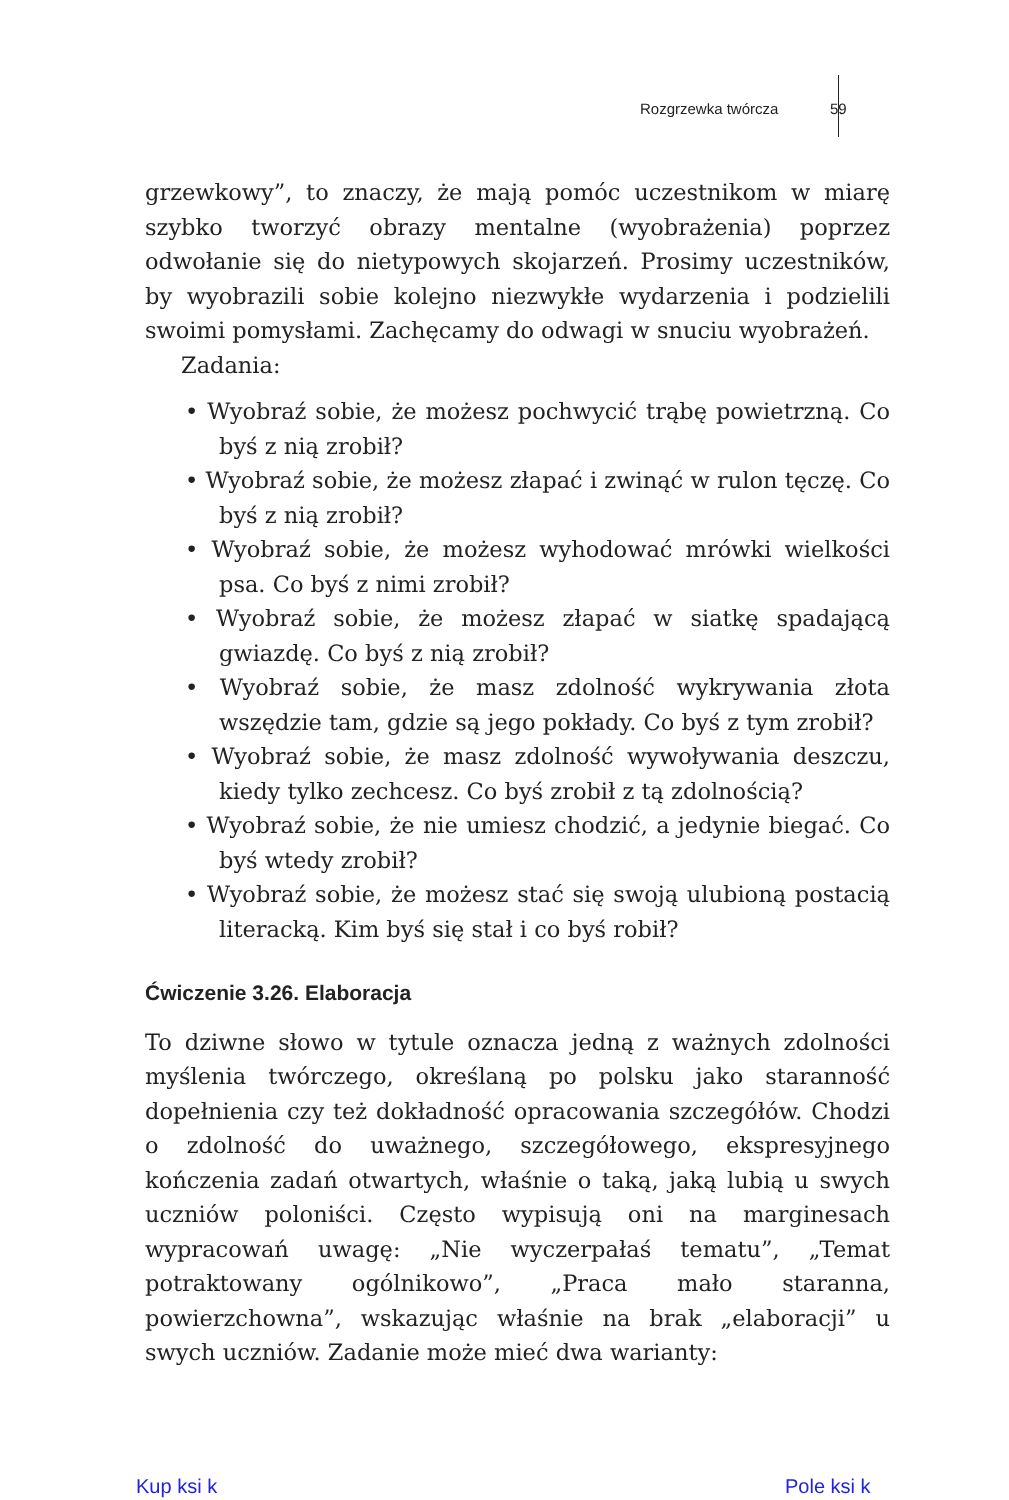Rozgrzewka twórcza 59
grzewkowy”, to znaczy, że mają pomóc uczestnikom w miarę szybko tworzyć obrazy mentalne (wyobrażenia) poprzez odwołanie się do nietypowych skojarzeń. Prosimy uczestników, by wyobrazili sobie kolejno niezwykłe wydarzenia i podzielili swoimi pomysłami. Zachęcamy do odwagi w snuciu wyobrażeń.
Zadania:
• Wyobraź sobie, że możesz pochwycić trąbę powietrzną. Co byś z nią zrobił?
• Wyobraź sobie, że możesz złapać i zwinąć w rulon tęczę. Co byś z nią zrobił?
• Wyobraź sobie, że możesz wyhodować mrówki wielkości psa. Co byś z nimi zrobił?
• Wyobraź sobie, że możesz złapać w siatkę spadającą gwiazdę. Co byś z nią zrobił?
• Wyobraź sobie, że masz zdolność wykrywania złota wszędzie tam, gdzie są jego pokłady. Co byś z tym zrobił?
• Wyobraź sobie, że masz zdolność wywoływania deszczu, kiedy tylko zechcesz. Co byś zrobił z tą zdolnością?
• Wyobraź sobie, że nie umiesz chodzić, a jedynie biegać. Co byś wtedy zrobił?
• Wyobraź sobie, że możesz stać się swoją ulubioną postacią literacką. Kim byś się stał i co byś robił?
Ćwiczenie 3.26. Elaboracja
To dziwne słowo w tytule oznacza jedną z ważnych zdolności myślenia twórczego, określaną po polsku jako staranność dopełnienia czy też dokładność opracowania szczegółów. Chodzi o zdolność do uważnego, szczegółowego, ekspresyjnego kończenia zadań otwartych, właśnie o taką, jaką lubią u swych uczniów poloniści. Często wypisują oni na marginesach wypracowań uwagę: „Nie wyczerpałaś tematu”, „Temat potraktowany ogólnikowo”, „Praca mało staranna, powierzchowna”, wskazując właśnie na brak „elaboracji” u swych uczniów. Zadanie może mieć dwa warianty:
Kup ksi k Pole ksi k